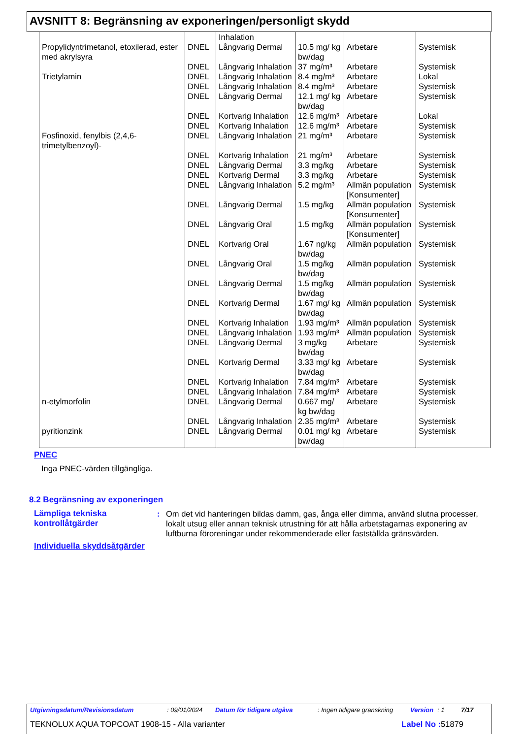AVSNITT 8: Begränsning av exponeringen/personligt skydd
| | | Inhalation | | | |
| Propylidyntrimetanol, etoxilerad, ester med akrylsyra | DNEL | Långvarig Dermal | 10.5 mg/ kg bw/dag | Arbetare | Systemisk |
| | DNEL | Långvarig Inhalation | 37 mg/m³ | Arbetare | Systemisk |
| Trietylamin | DNEL | Långvarig Inhalation | 8.4 mg/m³ | Arbetare | Lokal |
| | DNEL | Långvarig Inhalation | 8.4 mg/m³ | Arbetare | Systemisk |
| | DNEL | Långvarig Dermal | 12.1 mg/ kg bw/dag | Arbetare | Systemisk |
| | DNEL | Kortvarig Inhalation | 12.6 mg/m³ | Arbetare | Lokal |
| | DNEL | Kortvarig Inhalation | 12.6 mg/m³ | Arbetare | Systemisk |
| Fosfinoxid, fenylbis (2,4,6-trimetylbenzoyl)- | DNEL | Långvarig Inhalation | 21 mg/m³ | Arbetare | Systemisk |
| | DNEL | Kortvarig Inhalation | 21 mg/m³ | Arbetare | Systemisk |
| | DNEL | Långvarig Dermal | 3.3 mg/kg | Arbetare | Systemisk |
| | DNEL | Kortvarig Dermal | 3.3 mg/kg | Arbetare | Systemisk |
| | DNEL | Långvarig Inhalation | 5.2 mg/m³ | Allmän population [Konsumenter] | Systemisk |
| | DNEL | Långvarig Dermal | 1.5 mg/kg | Allmän population [Konsumenter] | Systemisk |
| | DNEL | Långvarig Oral | 1.5 mg/kg | Allmän population [Konsumenter] | Systemisk |
| | DNEL | Kortvarig Oral | 1.67 ng/kg bw/dag | Allmän population | Systemisk |
| | DNEL | Långvarig Oral | 1.5 mg/kg bw/dag | Allmän population | Systemisk |
| | DNEL | Långvarig Dermal | 1.5 mg/kg bw/dag | Allmän population | Systemisk |
| | DNEL | Kortvarig Dermal | 1.67 mg/ kg bw/dag | Allmän population | Systemisk |
| | DNEL | Kortvarig Inhalation | 1.93 mg/m³ | Allmän population | Systemisk |
| | DNEL | Långvarig Inhalation | 1.93 mg/m³ | Allmän population | Systemisk |
| | DNEL | Långvarig Dermal | 3 mg/kg bw/dag | Arbetare | Systemisk |
| | DNEL | Kortvarig Dermal | 3.33 mg/ kg bw/dag | Arbetare | Systemisk |
| | DNEL | Kortvarig Inhalation | 7.84 mg/m³ | Arbetare | Systemisk |
| | DNEL | Långvarig Inhalation | 7.84 mg/m³ | Arbetare | Systemisk |
| n-etylmorfolin | DNEL | Långvarig Dermal | 0.667 mg/ kg bw/dag | Arbetare | Systemisk |
| | DNEL | Långvarig Inhalation | 2.35 mg/m³ | Arbetare | Systemisk |
| pyritionzink | DNEL | Långvarig Dermal | 0.01 mg/ kg bw/dag | Arbetare | Systemisk |
PNEC
Inga PNEC-värden tillgängliga.
8.2 Begränsning av exponeringen
Lämpliga tekniska kontrollåtgärder
: Om det vid hanteringen bildas damm, gas, ånga eller dimma, använd slutna processer, lokalt utsug eller annan teknisk utrustning för att hålla arbetstagarnas exponering av luftburna föroreningar under rekommenderade eller fastställda gränsvärden.
Individuella skyddsåtgärder
Utgivningsdatum/Revisionsdatum: 09/01/2024 Datum för tidigare utgåva: Ingen tidigare granskning Version: 1 7/17
TEKNOLUX AQUA TOPCOAT 1908-15 - Alla varianter Label No : 51879